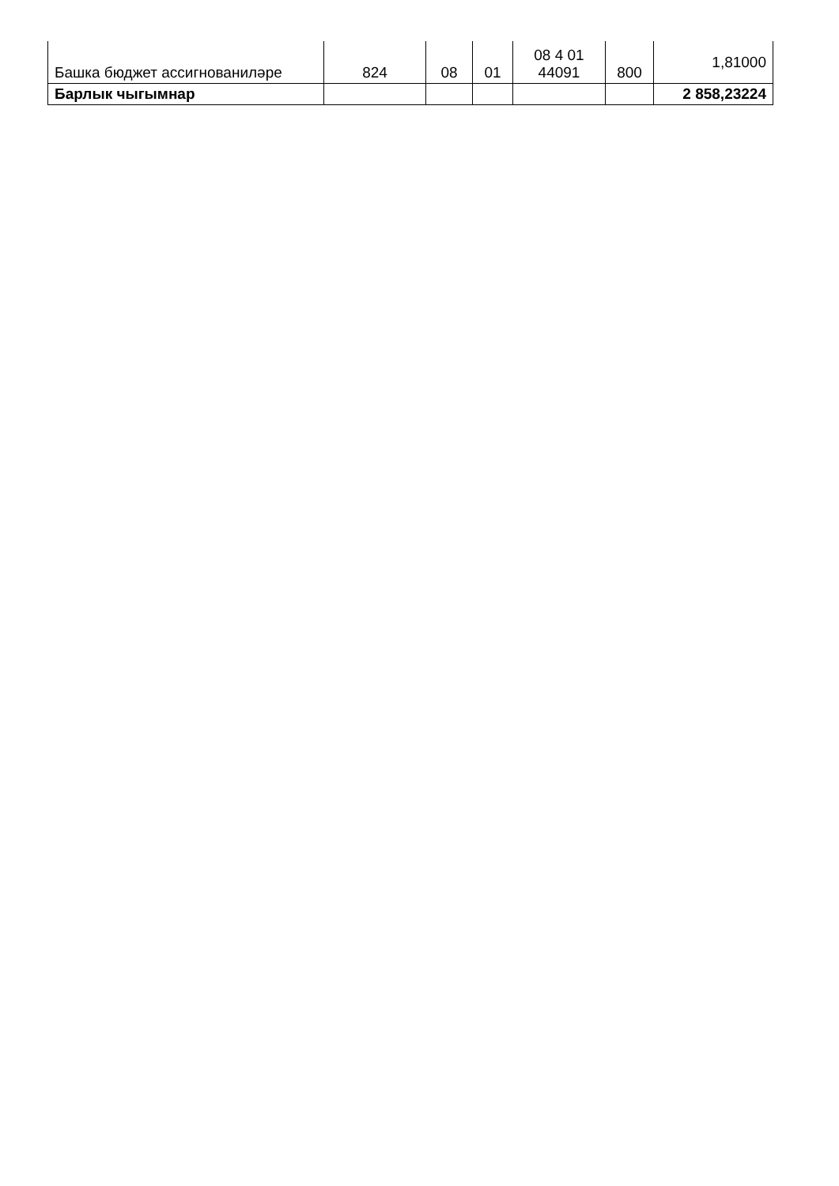| Башка бюджет ассигнованиләре | 824 | 08 | 01 | 08 4 01 44091 | 800 | 1,81000 |
| Барлык чыгымнар | | | | | | 2 858,23224 |